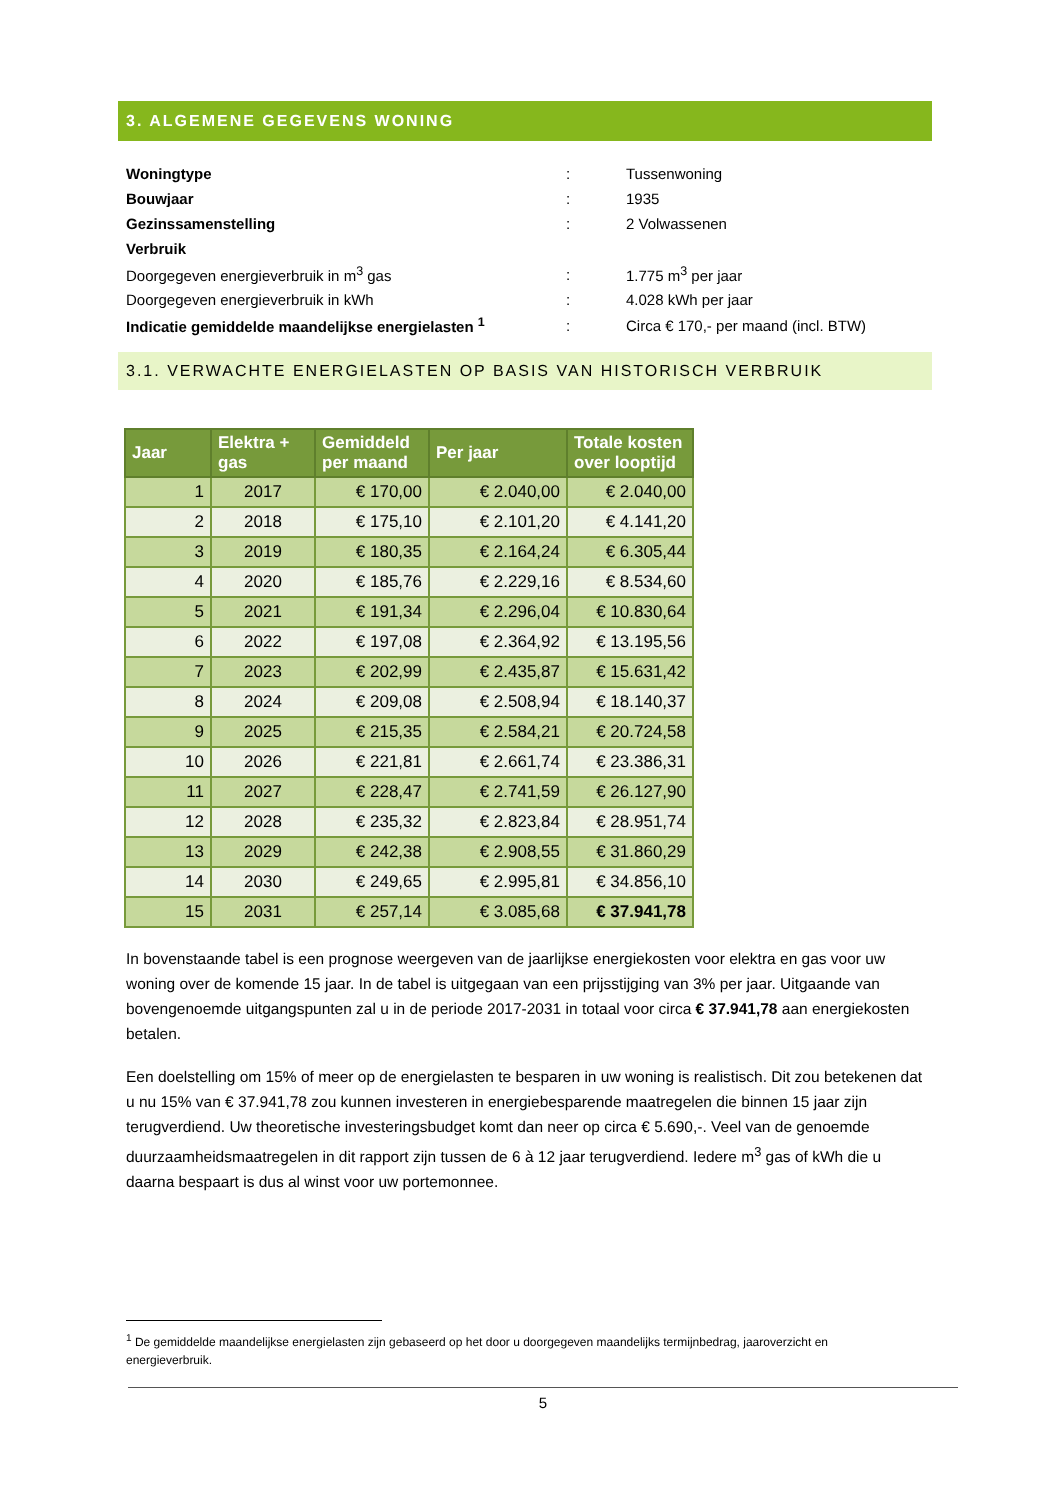3. ALGEMENE GEGEVENS WONING
| Woningtype | : | Tussenwoning |
| Bouwjaar | : | 1935 |
| Gezinssamenstelling | : | 2 Volwassenen |
| Verbruik | | |
| Doorgegeven energieverbruik in m<sup>3</sup> gas | : | 1.775 m<sup>3</sup> per jaar |
| Doorgegeven energieverbruik in kWh | : | 4.028 kWh per jaar |
| Indicatie gemiddelde maandelijkse energielasten <sup>1</sup> | : | Circa € 170,- per maand (incl. BTW) |
3.1. VERWACHTE ENERGIELASTEN OP BASIS VAN HISTORISCH VERBRUIK
| Jaar | Elektra + gas | Gemiddeld per maand | Per jaar | Totale kosten over looptijd |
| --- | --- | --- | --- | --- |
| 1 | 2017 | € 170,00 | € 2.040,00 | € 2.040,00 |
| 2 | 2018 | € 175,10 | € 2.101,20 | € 4.141,20 |
| 3 | 2019 | € 180,35 | € 2.164,24 | € 6.305,44 |
| 4 | 2020 | € 185,76 | € 2.229,16 | € 8.534,60 |
| 5 | 2021 | € 191,34 | € 2.296,04 | € 10.830,64 |
| 6 | 2022 | € 197,08 | € 2.364,92 | € 13.195,56 |
| 7 | 2023 | € 202,99 | € 2.435,87 | € 15.631,42 |
| 8 | 2024 | € 209,08 | € 2.508,94 | € 18.140,37 |
| 9 | 2025 | € 215,35 | € 2.584,21 | € 20.724,58 |
| 10 | 2026 | € 221,81 | € 2.661,74 | € 23.386,31 |
| 11 | 2027 | € 228,47 | € 2.741,59 | € 26.127,90 |
| 12 | 2028 | € 235,32 | € 2.823,84 | € 28.951,74 |
| 13 | 2029 | € 242,38 | € 2.908,55 | € 31.860,29 |
| 14 | 2030 | € 249,65 | € 2.995,81 | € 34.856,10 |
| 15 | 2031 | € 257,14 | € 3.085,68 | € 37.941,78 |
In bovenstaande tabel is een prognose weergeven van de jaarlijkse energiekosten voor elektra en gas voor uw woning over de komende 15 jaar. In de tabel is uitgegaan van een prijsstijging van 3% per jaar. Uitgaande van bovengenoemde uitgangspunten zal u in de periode 2017-2031 in totaal voor circa € 37.941,78 aan energiekosten betalen.
Een doelstelling om 15% of meer op de energielasten te besparen in uw woning is realistisch. Dit zou betekenen dat u nu 15% van € 37.941,78 zou kunnen investeren in energiebesparende maatregelen die binnen 15 jaar zijn terugverdiend. Uw theoretische investeringsbudget komt dan neer op circa € 5.690,-. Veel van de genoemde duurzaamheidsmaatregelen in dit rapport zijn tussen de 6 à 12 jaar terugverdiend. Iedere m<sup>3</sup> gas of kWh die u daarna bespaart is dus al winst voor uw portemonnee.
<sup>1</sup> De gemiddelde maandelijkse energielasten zijn gebaseerd op het door u doorgegeven maandelijks termijnbedrag, jaaroverzicht en energieverbruik.
5